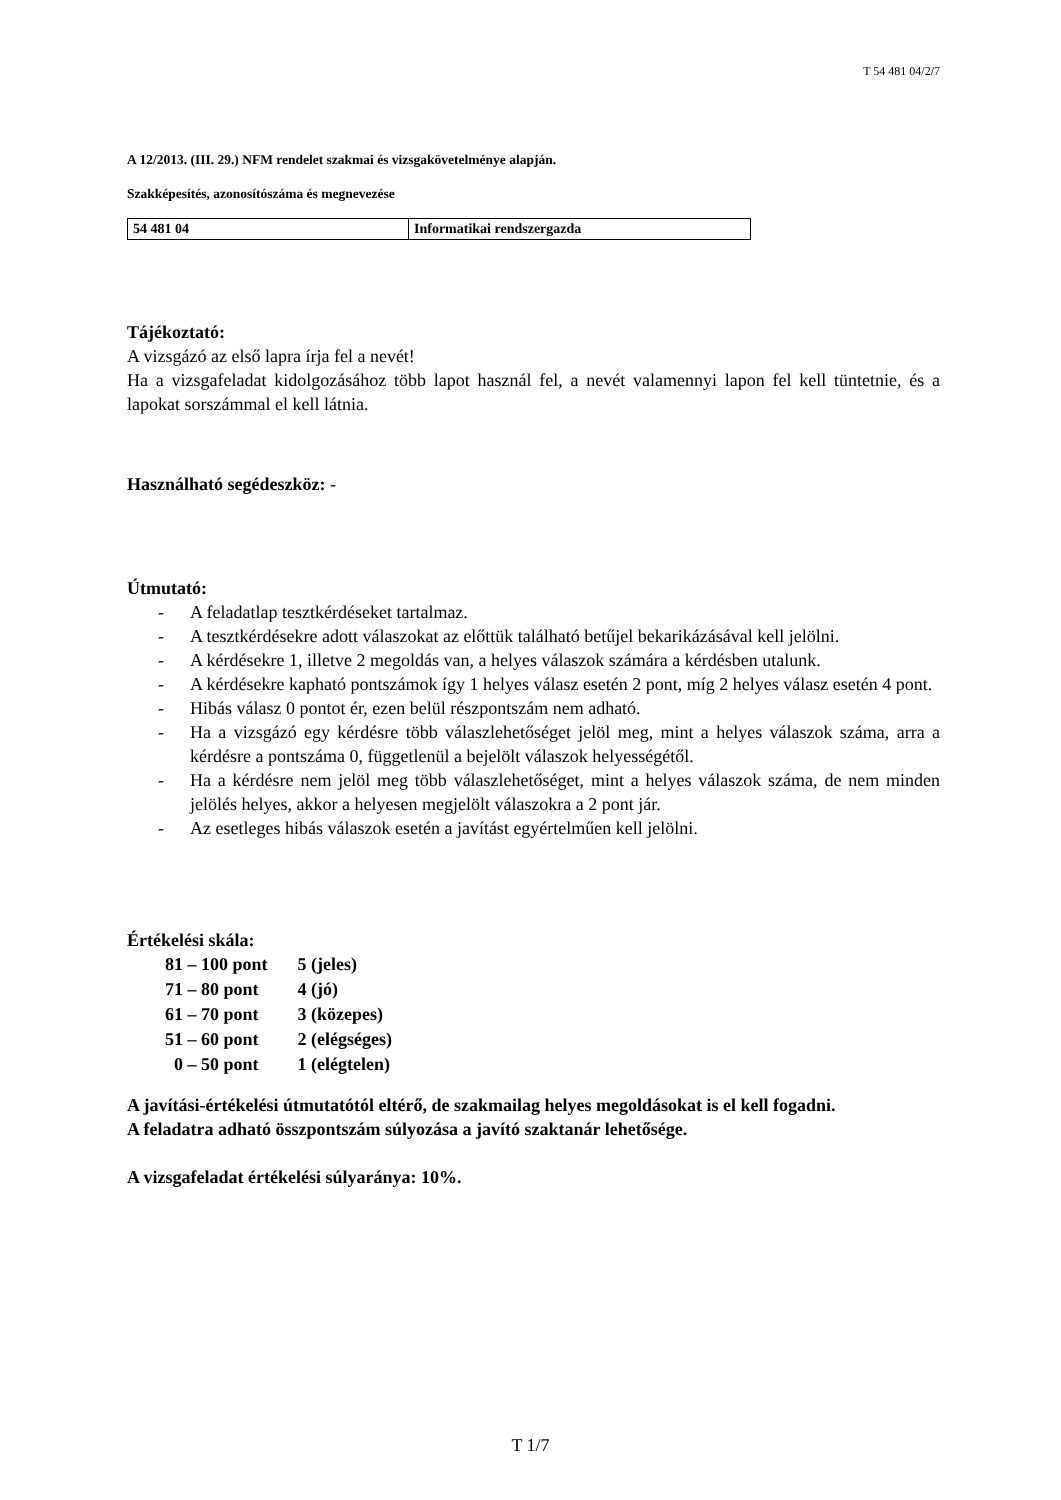T 54 481 04/2/7
A 12/2013. (III. 29.) NFM rendelet szakmai és vizsgakövetelménye alapján.
Szakképesítés, azonosítószáma és megnevezése
| 54 481 04 | Informatikai rendszergazda |
Tájékoztató:
A vizsgázó az első lapra írja fel a nevét!
Ha a vizsgafeladat kidolgozásához több lapot használ fel, a nevét valamennyi lapon fel kell tüntetnie, és a lapokat sorszámmal el kell látnia.
Használható segédeszköz: -
Útmutató:
- A feladatlap tesztkérdéseket tartalmaz.
- A tesztkérdésekre adott válaszokat az előttük található betűjel bekarikázásával kell jelölni.
- A kérdésekre 1, illetve 2 megoldás van, a helyes válaszok számára a kérdésben utalunk.
- A kérdésekre kapható pontszámok így 1 helyes válasz esetén 2 pont, míg 2 helyes válasz esetén 4 pont.
- Hibás válasz 0 pontot ér, ezen belül részpontszám nem adható.
- Ha a vizsgázó egy kérdésre több válaszlehetőséget jelöl meg, mint a helyes válaszok száma, arra a kérdésre a pontszáma 0, függetlenül a bejelölt válaszok helyességétől.
- Ha a kérdésre nem jelöl meg több válaszlehetőséget, mint a helyes válaszok száma, de nem minden jelölés helyes, akkor a helyesen megjelölt válaszokra a 2 pont jár.
- Az esetleges hibás válaszok esetén a javítást egyértelműen kell jelölni.
Értékelési skála:
| 81 – 100 pont | 5 (jeles) |
| 71 – 80 pont | 4 (jó) |
| 61 – 70 pont | 3 (közepes) |
| 51 – 60 pont | 2 (elégséges) |
| 0 – 50 pont | 1 (elégtelen) |
A javítási-értékelési útmutatótól eltérő, de szakmailag helyes megoldásokat is el kell fogadni.
A feladatra adható összpontszám súlyozása a javító szaktanár lehetősége.
A vizsgafeladat értékelési súlyaránya: 10%.
T 1/7